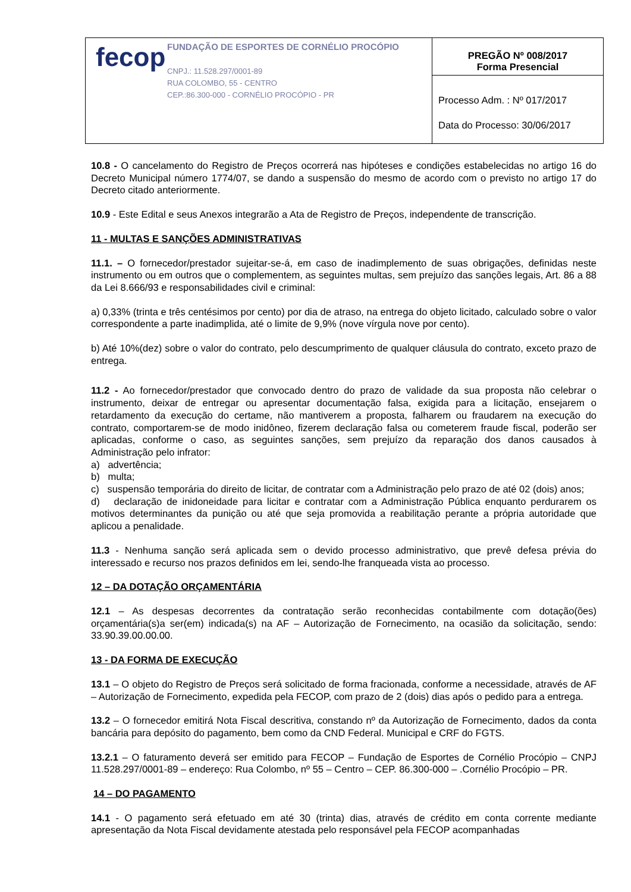| fecop FUNDAÇÃO DE ESPORTES DE CORNÉLIO PROCÓPIO CNPJ.: 11.528.297/0001-89 RUA COLOMBO, 55 - CENTRO CEP.:86.300-000 - CORNÉLIO PROCÓPIO - PR | PREGÃO Nº 008/2017 Forma Presencial |
| | Processo Adm. : Nº 017/2017 Data do Processo: 30/06/2017 |
10.8 - O cancelamento do Registro de Preços ocorrerá nas hipóteses e condições estabelecidas no artigo 16 do Decreto Municipal número 1774/07, se dando a suspensão do mesmo de acordo com o previsto no artigo 17 do Decreto citado anteriormente.
10.9 - Este Edital e seus Anexos integrarão a Ata de Registro de Preços, independente de transcrição.
11 - MULTAS E SANÇÕES ADMINISTRATIVAS
11.1. – O fornecedor/prestador sujeitar-se-á, em caso de inadimplemento de suas obrigações, definidas neste instrumento ou em outros que o complementem, as seguintes multas, sem prejuízo das sanções legais, Art. 86 a 88 da Lei 8.666/93 e responsabilidades civil e criminal:
a) 0,33% (trinta e três centésimos por cento) por dia de atraso, na entrega do objeto licitado, calculado sobre o valor correspondente a parte inadimplida, até o limite de 9,9% (nove vírgula nove por cento).
b) Até 10%(dez) sobre o valor do contrato, pelo descumprimento de qualquer cláusula do contrato, exceto prazo de entrega.
11.2 - Ao fornecedor/prestador que convocado dentro do prazo de validade da sua proposta não celebrar o instrumento, deixar de entregar ou apresentar documentação falsa, exigida para a licitação, ensejarem o retardamento da execução do certame, não mantiverem a proposta, falharem ou fraudarem na execução do contrato, comportarem-se de modo inidôneo, fizerem declaração falsa ou cometerem fraude fiscal, poderão ser aplicadas, conforme o caso, as seguintes sanções, sem prejuízo da reparação dos danos causados à Administração pelo infrator:
a) advertência;
b) multa;
c) suspensão temporária do direito de licitar, de contratar com a Administração pelo prazo de até 02 (dois) anos;
d) declaração de inidoneidade para licitar e contratar com a Administração Pública enquanto perdurarem os motivos determinantes da punição ou até que seja promovida a reabilitação perante a própria autoridade que aplicou a penalidade.
11.3 - Nenhuma sanção será aplicada sem o devido processo administrativo, que prevê defesa prévia do interessado e recurso nos prazos definidos em lei, sendo-lhe franqueada vista ao processo.
12 – DA DOTAÇÃO ORÇAMENTÁRIA
12.1 – As despesas decorrentes da contratação serão reconhecidas contabilmente com dotação(ões) orçamentária(s)a ser(em) indicada(s) na AF – Autorização de Fornecimento, na ocasião da solicitação, sendo: 33.90.39.00.00.00.
13 - DA FORMA DE EXECUÇÃO
13.1 – O objeto do Registro de Preços será solicitado de forma fracionada, conforme a necessidade, através de AF – Autorização de Fornecimento, expedida pela FECOP, com prazo de 2 (dois) dias após o pedido para a entrega.
13.2 – O fornecedor emitirá Nota Fiscal descritiva, constando nº da Autorização de Fornecimento, dados da conta bancária para depósito do pagamento, bem como da CND Federal. Municipal e CRF do FGTS.
13.2.1 – O faturamento deverá ser emitido para FECOP – Fundação de Esportes de Cornélio Procópio – CNPJ 11.528.297/0001-89 – endereço: Rua Colombo, nº 55 – Centro – CEP. 86.300-000 – .Cornélio Procópio – PR.
14 – DO PAGAMENTO
14.1 - O pagamento será efetuado em até 30 (trinta) dias, através de crédito em conta corrente mediante apresentação da Nota Fiscal devidamente atestada pelo responsável pela FECOP acompanhadas